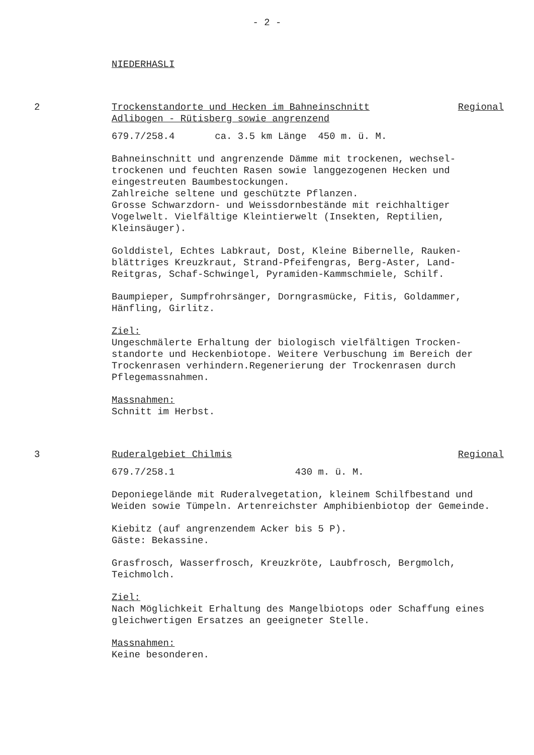- 2 -
NIEDERHASLI
2 Trockenstandorte und Hecken im Bahneinschnitt
Adlibogen - Rütisberg sowie angrenzend Regional
679.7/258.4 ca. 3.5 km Länge 450 m. ü. M.
Bahneinschnitt und angrenzende Dämme mit trockenen, wechsel-trockenen und feuchten Rasen sowie langgezogenen Hecken und eingestreuten Baumbestockungen.
Zahlreiche seltene und geschützte Pflanzen.
Grosse Schwarzdorn- und Weissdornbestände mit reichhaltiger Vogelwelt. Vielfältige Kleintierwelt (Insekten, Reptilien, Kleinsäuger).
Golddistel, Echtes Labkraut, Dost, Kleine Bibernelle, Rauken-blättriges Kreuzkraut, Strand-Pfeifengras, Berg-Aster, Land-Reitgras, Schaf-Schwingel, Pyramiden-Kammschmiele, Schilf.
Baumpieper, Sumpfrohrsänger, Dorngrasmücke, Fitis, Goldammer, Hänfling, Girlitz.
Ziel:
Ungeschmälerte Erhaltung der biologisch vielfältigen Trocken-standorte und Heckenbiotope. Weitere Verbuschung im Bereich der Trockenrasen verhindern.Regenerierung der Trockenrasen durch Pflegemassnahmen.
Massnahmen:
Schnitt im Herbst.
3 Ruderalgebiet Chilmis Regional
679.7/258.1 430 m. ü. M.
Deponiegelände mit Ruderalvegetation, kleinem Schilfbestand und Weiden sowie Tümpeln. Artenreichster Amphibienbiotop der Gemeinde.
Kiebitz (auf angrenzendem Acker bis 5 P).
Gäste: Bekassine.
Grasfrosch, Wasserfrosch, Kreuzkröte, Laubfrosch, Bergmolch, Teichmolch.
Ziel:
Nach Möglichkeit Erhaltung des Mangelbiotops oder Schaffung eines gleichwertigen Ersatzes an geeigneter Stelle.
Massnahmen:
Keine besonderen.